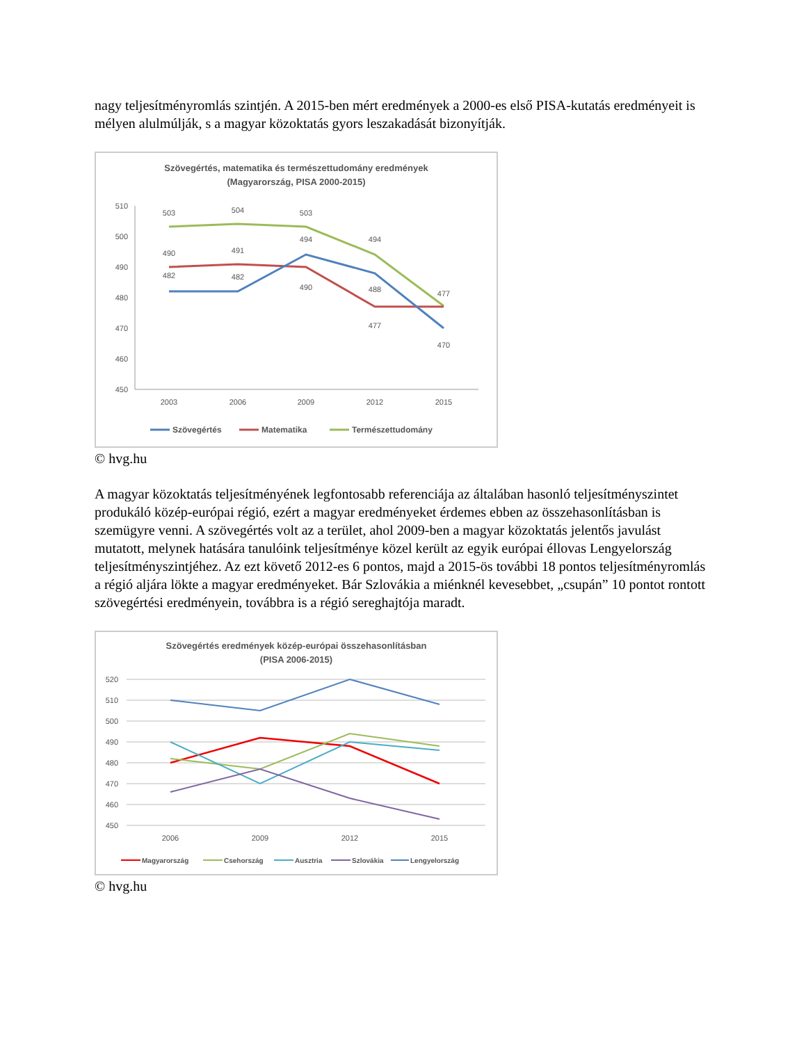nagy teljesítményromlás szintjén. A 2015-ben mért eredmények a 2000-es első PISA-kutatás eredményeit is mélyen alulmúlják, s a magyar közoktatás gyors leszakadását bizonyítják.
Szövegértés, matematika és természettudomány eredmények
(Magyarország, PISA 2000-2015)
510
500
490
480
470
460
450
2003
2006
2009
2012
2015
503
504
503
494
477
490
491
490
477
482
482
494
488
470
Szövegértés
Matematika
Természettudomány
© hvg.hu
A magyar közoktatás teljesítményének legfontosabb referenciája az általában hasonló teljesítményszintet produkáló közép-európai régió, ezért a magyar eredményeket érdemes ebben az összehasonlításban is szemügyre venni. A szövegértés volt az a terület, ahol 2009-ben a magyar közoktatás jelentős javulást mutatott, melynek hatására tanulóink teljesítménye közel került az egyik európai éllovas Lengyelország teljesítményszintjéhez. Az ezt követő 2012-es 6 pontos, majd a 2015-ös további 18 pontos teljesítményromlás a régió aljára lökte a magyar eredményeket. Bár Szlovákia a miénknél kevesebbet, „csupán” 10 pontot rontott szövegértési eredményein, továbbra is a régió sereghajtója maradt.
Szövegértés eredmények közép-európai összehasonlításban
(PISA 2006-2015)
520
510
500
490
480
470
460
450
2006
2009
2012
2015
Magyarország
Csehország
Ausztria
Szlovákia
Lengyelország
© hvg.hu